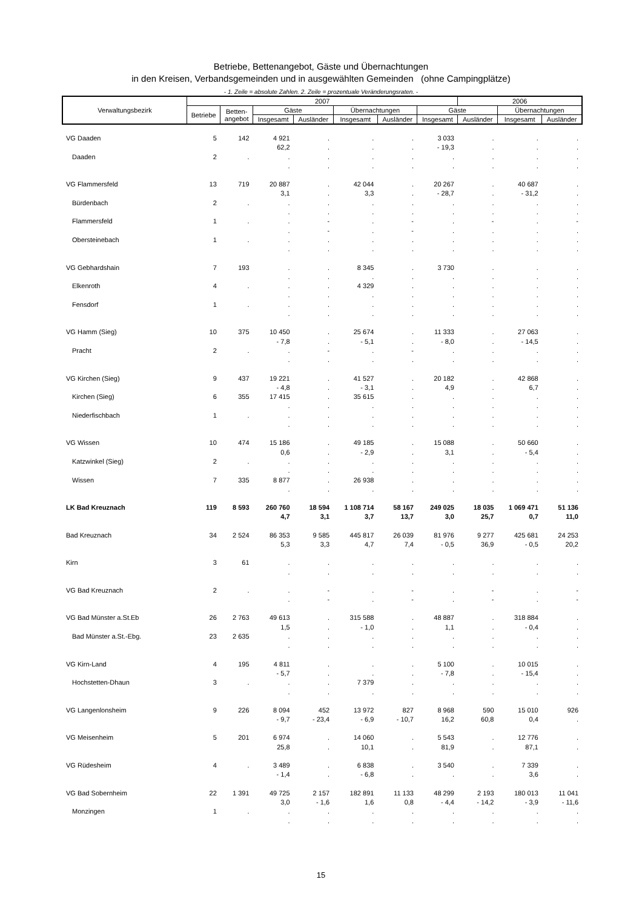Betriebe, Bettenangebot, Gäste und Übernachtungen
in den Kreisen, Verbandsgemeinden und in ausgewählten Gemeinden (ohne Campingplätze)
- 1. Zeile = absolute Zahlen. 2. Zeile = prozentuale Veränderungsraten. -
| Verwaltungsbezirk | 2007 | | | | | | | 2006 | | |
| --- | --- | --- | --- | --- | --- | --- | --- | --- | --- | --- |
| | Betriebe | Betten- angebot | Gäste | | Übernachtungen | | Gäste | | Übernachtungen | |
| | | | Insgesamt | Ausländer | Insgesamt | Ausländer | Insgesamt | Ausländer | Insgesamt | Ausländer |
| VG Daaden | 5 | 142 | 4 921 | . | . | . | 3 033 | . | . | . |
| | | | 62,2 | . | . | . | - 19,3 | . | . | . |
| Daaden | 2 | . | . | . | . | . | . | . | . | . |
| | | | . | . | . | . | . | . | . | . |
| VG Flammersfeld | 13 | 719 | 20 887 | . | 42 044 | . | 20 267 | . | 40 687 | . |
| | | | 3,1 | . | 3,3 | . | - 28,7 | . | - 31,2 | . |
| Bürdenbach | 2 | . | . | . | . | . | . | . | . | . |
| | | | . | . | . | . | . | . | . | . |
| Flammersfeld | 1 | . | . | - | . | - | . | - | . | - |
| | | | . | - | . | - | . | . | . | . |
| Obersteinebach | 1 | . | . | . | . | . | . | . | . | . |
| | | | . | . | . | . | . | . | . | . |
| VG Gebhardshain | 7 | 193 | . | . | 8 345 | . | 3 730 | . | . | . |
| | | | . | . | . | . | . | . | . | . |
| Elkenroth | 4 | . | . | . | 4 329 | . | . | . | . | . |
| | | | . | . | . | . | . | . | . | . |
| Fensdorf | 1 | . | . | . | . | . | . | . | . | . |
| | | | . | . | . | . | . | . | . | . |
| VG Hamm (Sieg) | 10 | 375 | 10 450 | . | 25 674 | . | 11 333 | . | 27 063 | . |
| | | | - 7,8 | . | - 5,1 | . | - 8,0 | . | - 14,5 | . |
| Pracht | 2 | . | . | - | . | - | . | . | . | . |
| | | | . | . | . | . | . | . | . | . |
| VG Kirchen (Sieg) | 9 | 437 | 19 221 | . | 41 527 | . | 20 182 | . | 42 868 | . |
| | | | - 4,8 | . | - 3,1 | . | 4,9 | . | 6,7 | . |
| Kirchen (Sieg) | 6 | 355 | 17 415 | . | 35 615 | . | . | . | . | . |
| | | | . | . | . | . | . | . | . | . |
| Niederfischbach | 1 | . | . | . | . | . | . | . | . | . |
| | | | . | . | . | . | . | . | . | . |
| VG Wissen | 10 | 474 | 15 186 | . | 49 185 | . | 15 088 | . | 50 660 | . |
| | | | 0,6 | . | - 2,9 | . | 3,1 | . | - 5,4 | . |
| Katzwinkel (Sieg) | 2 | . | . | . | . | . | . | . | . | . |
| | | | . | . | . | . | . | . | . | . |
| Wissen | 7 | 335 | 8 877 | . | 26 938 | . | . | . | . | . |
| | | | . | . | . | . | . | . | . | . |
| LK Bad Kreuznach | 119 | 8 593 | 260 760 | 18 594 | 1 108 714 | 58 167 | 249 025 | 18 035 | 1 069 471 | 51 136 |
| | | | 4,7 | 3,1 | 3,7 | 13,7 | 3,0 | 25,7 | 0,7 | 11,0 |
| Bad Kreuznach | 34 | 2 524 | 86 353 | 9 585 | 445 817 | 26 039 | 81 976 | 9 277 | 425 681 | 24 253 |
| | | | 5,3 | 3,3 | 4,7 | 7,4 | - 0,5 | 36,9 | - 0,5 | 20,2 |
| Kirn | 3 | 61 | . | . | . | . | . | . | . | . |
| | | | . | . | . | . | . | . | . | . |
| VG Bad Kreuznach | 2 | . | . | - | . | - | . | - | . | - |
| | | | . | - | . | - | . | - | . | - |
| VG Bad Münster a.St.Eb | 26 | 2 763 | 49 613 | . | 315 588 | . | 48 887 | . | 318 884 | . |
| | | | 1,5 | . | - 1,0 | . | 1,1 | . | - 0,4 | . |
| Bad Münster a.St.-Ebg. | 23 | 2 635 | . | . | . | . | . | . | . | . |
| | | | . | . | . | . | . | . | . | . |
| VG Kirn-Land | 4 | 195 | 4 811 | . | . | . | 5 100 | . | 10 015 | . |
| | | | - 5,7 | . | . | . | - 7,8 | . | - 15,4 | . |
| Hochstetten-Dhaun | 3 | . | . | . | 7 379 | . | . | . | . | . |
| | | | . | . | . | . | . | . | . | . |
| VG Langenlonsheim | 9 | 226 | 8 094 | 452 | 13 972 | 827 | 8 968 | 590 | 15 010 | 926 |
| | | | - 9,7 | - 23,4 | - 6,9 | - 10,7 | 16,2 | 60,8 | 0,4 | . |
| VG Meisenheim | 5 | 201 | 6 974 | . | 14 060 | . | 5 543 | . | 12 776 | . |
| | | | 25,8 | . | 10,1 | . | 81,9 | . | 87,1 | . |
| VG Rüdesheim | 4 | . | 3 489 | . | 6 838 | . | 3 540 | . | 7 339 | . |
| | | | - 1,4 | . | - 6,8 | . | . | . | 3,6 | . |
| VG Bad Sobernheim | 22 | 1 391 | 49 725 | 2 157 | 182 891 | 11 133 | 48 299 | 2 193 | 180 013 | 11 041 |
| | | | 3,0 | - 1,6 | 1,6 | 0,8 | - 4,4 | - 14,2 | - 3,9 | - 11,6 |
| Monzingen | 1 | . | . | . | . | . | . | . | . | . |
| | | | . | . | . | . | . | . | . | . |
15